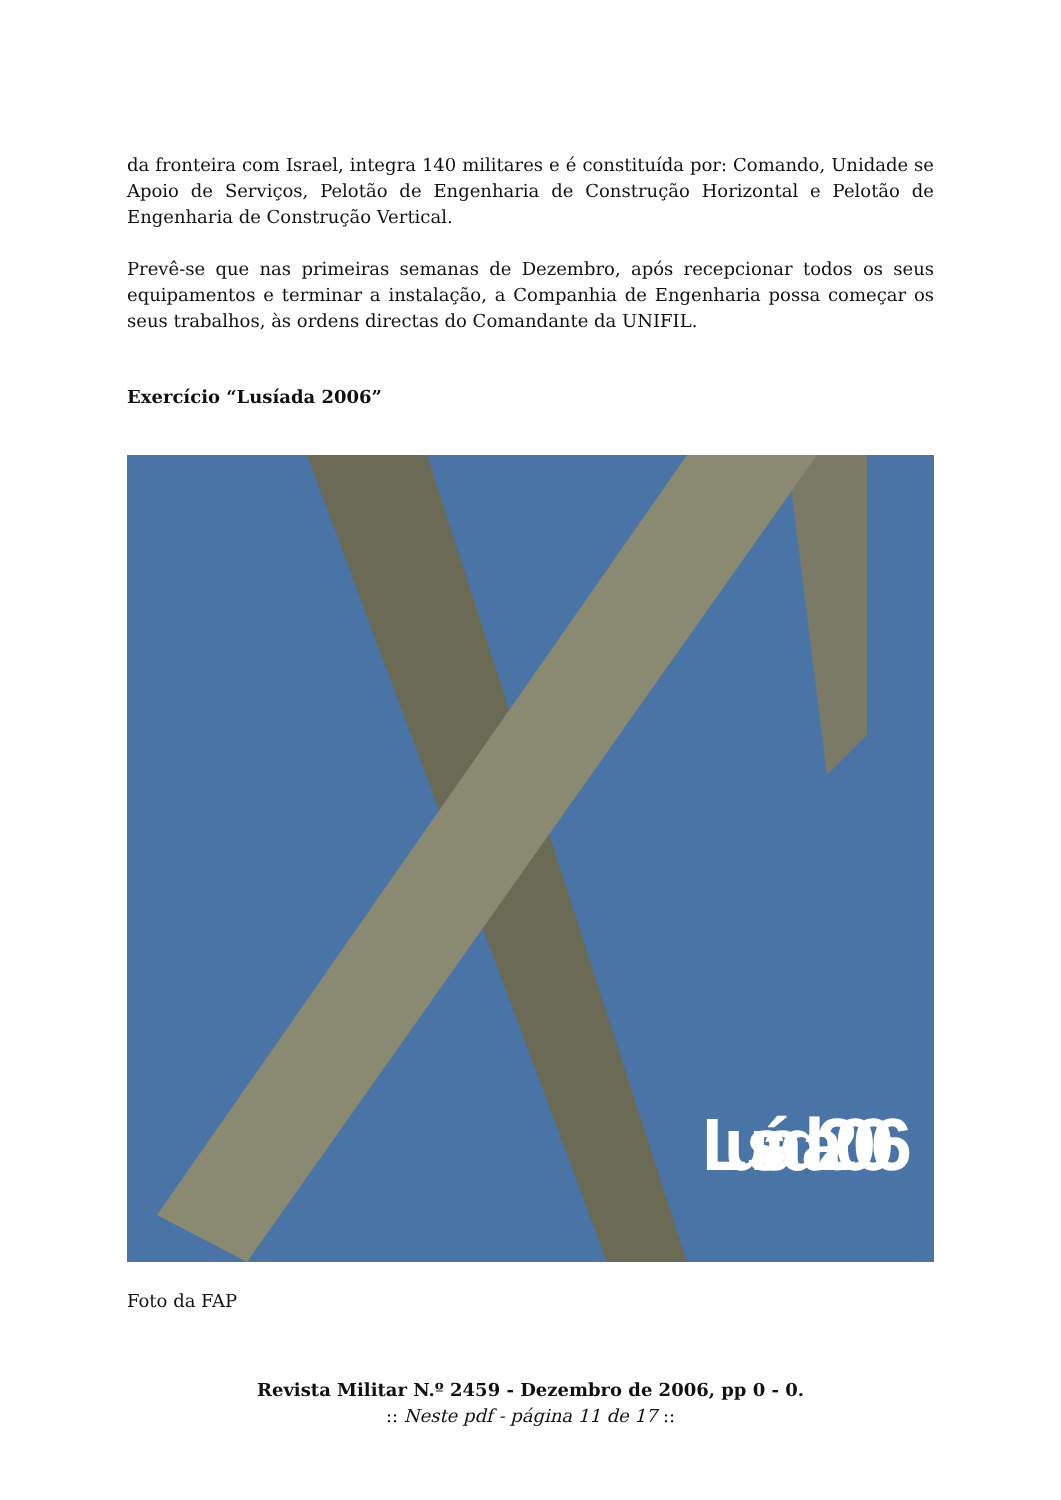da fronteira com Israel, integra 140 militares e é constituída por: Comando, Unidade se Apoio de Serviços, Pelotão de Engenharia de Construção Horizontal e Pelotão de Engenharia de Construção Vertical.
Prevê-se que nas primeiras semanas de Dezembro, após recepcionar todos os seus equipamentos e terminar a instalação, a Companhia de Engenharia possa começar os seus trabalhos, às ordens directas do Comandante da UNIFIL.
Exercício “Lusíada 2006”
Lusíada 2006
Foto da FAP
Revista Militar N.º 2459 - Dezembro de 2006, pp 0 - 0.
:: Neste pdf - página 11 de 17 ::